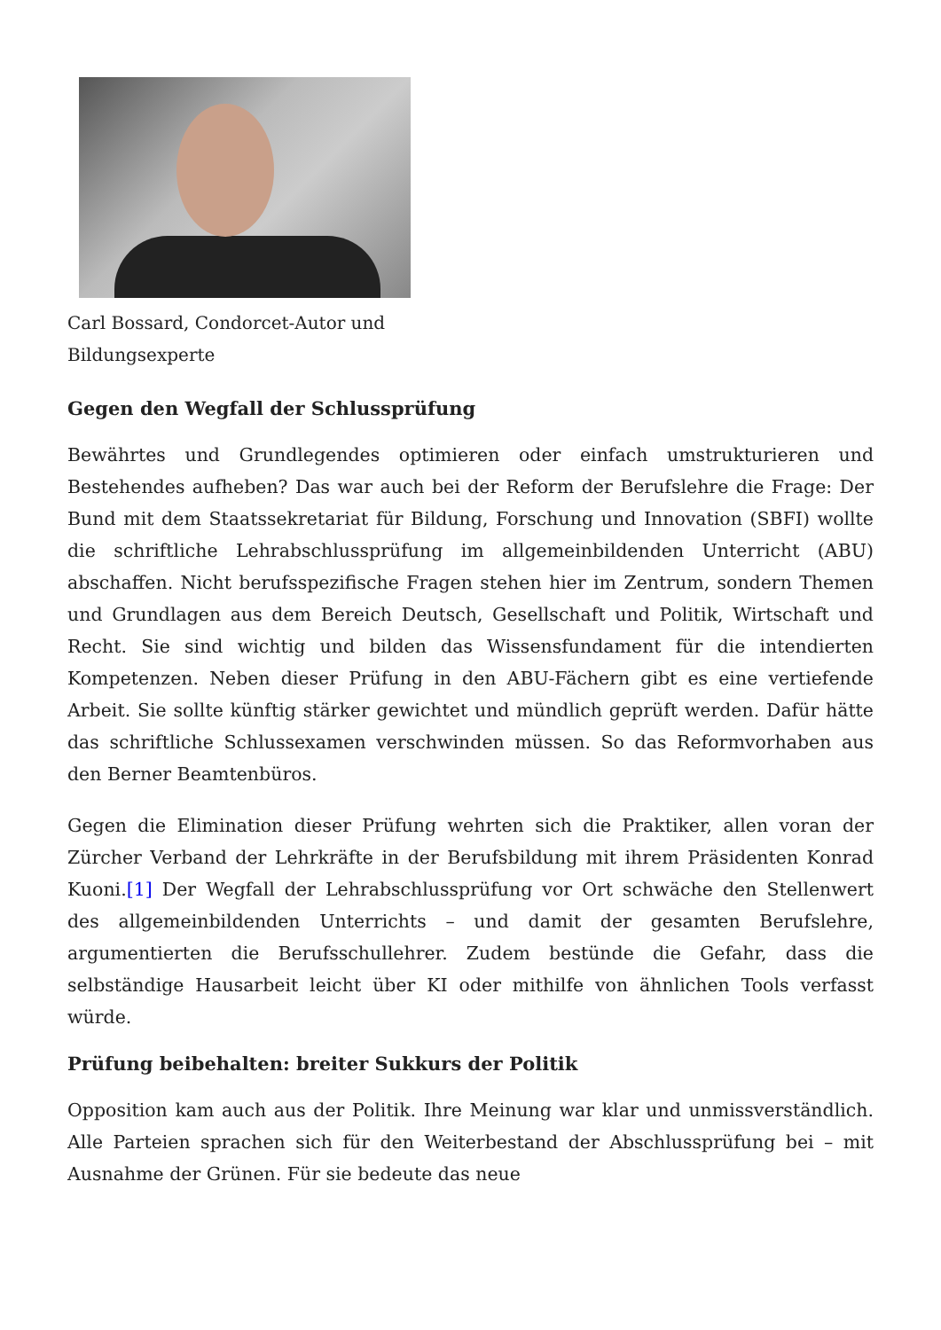Carl Bossard, Condorcet-Autor und Bildungsexperte
Gegen den Wegfall der Schlussprüfung
Bewährtes und Grundlegendes optimieren oder einfach umstrukturieren und Bestehendes aufheben? Das war auch bei der Reform der Berufslehre die Frage: Der Bund mit dem Staatssekretariat für Bildung, Forschung und Innovation (SBFI) wollte die schriftliche Lehrabschlussprüfung im allgemeinbildenden Unterricht (ABU) abschaffen. Nicht berufsspezifische Fragen stehen hier im Zentrum, sondern Themen und Grundlagen aus dem Bereich Deutsch, Gesellschaft und Politik, Wirtschaft und Recht. Sie sind wichtig und bilden das Wissensfundament für die intendierten Kompetenzen. Neben dieser Prüfung in den ABU-Fächern gibt es eine vertiefende Arbeit. Sie sollte künftig stärker gewichtet und mündlich geprüft werden. Dafür hätte das schriftliche Schlussexamen verschwinden müssen. So das Reformvorhaben aus den Berner Beamtenbüros.
Gegen die Elimination dieser Prüfung wehrten sich die Praktiker, allen voran der Zürcher Verband der Lehrkräfte in der Berufsbildung mit ihrem Präsidenten Konrad Kuoni.[1] Der Wegfall der Lehrabschlussprüfung vor Ort schwäche den Stellenwert des allgemeinbildenden Unterrichts – und damit der gesamten Berufslehre, argumentierten die Berufsschullehrer. Zudem bestünde die Gefahr, dass die selbständige Hausarbeit leicht über KI oder mithilfe von ähnlichen Tools verfasst würde.
Prüfung beibehalten: breiter Sukkurs der Politik
Opposition kam auch aus der Politik. Ihre Meinung war klar und unmissverständlich. Alle Parteien sprachen sich für den Weiterbestand der Abschlussprüfung bei – mit Ausnahme der Grünen. Für sie bedeute das neue